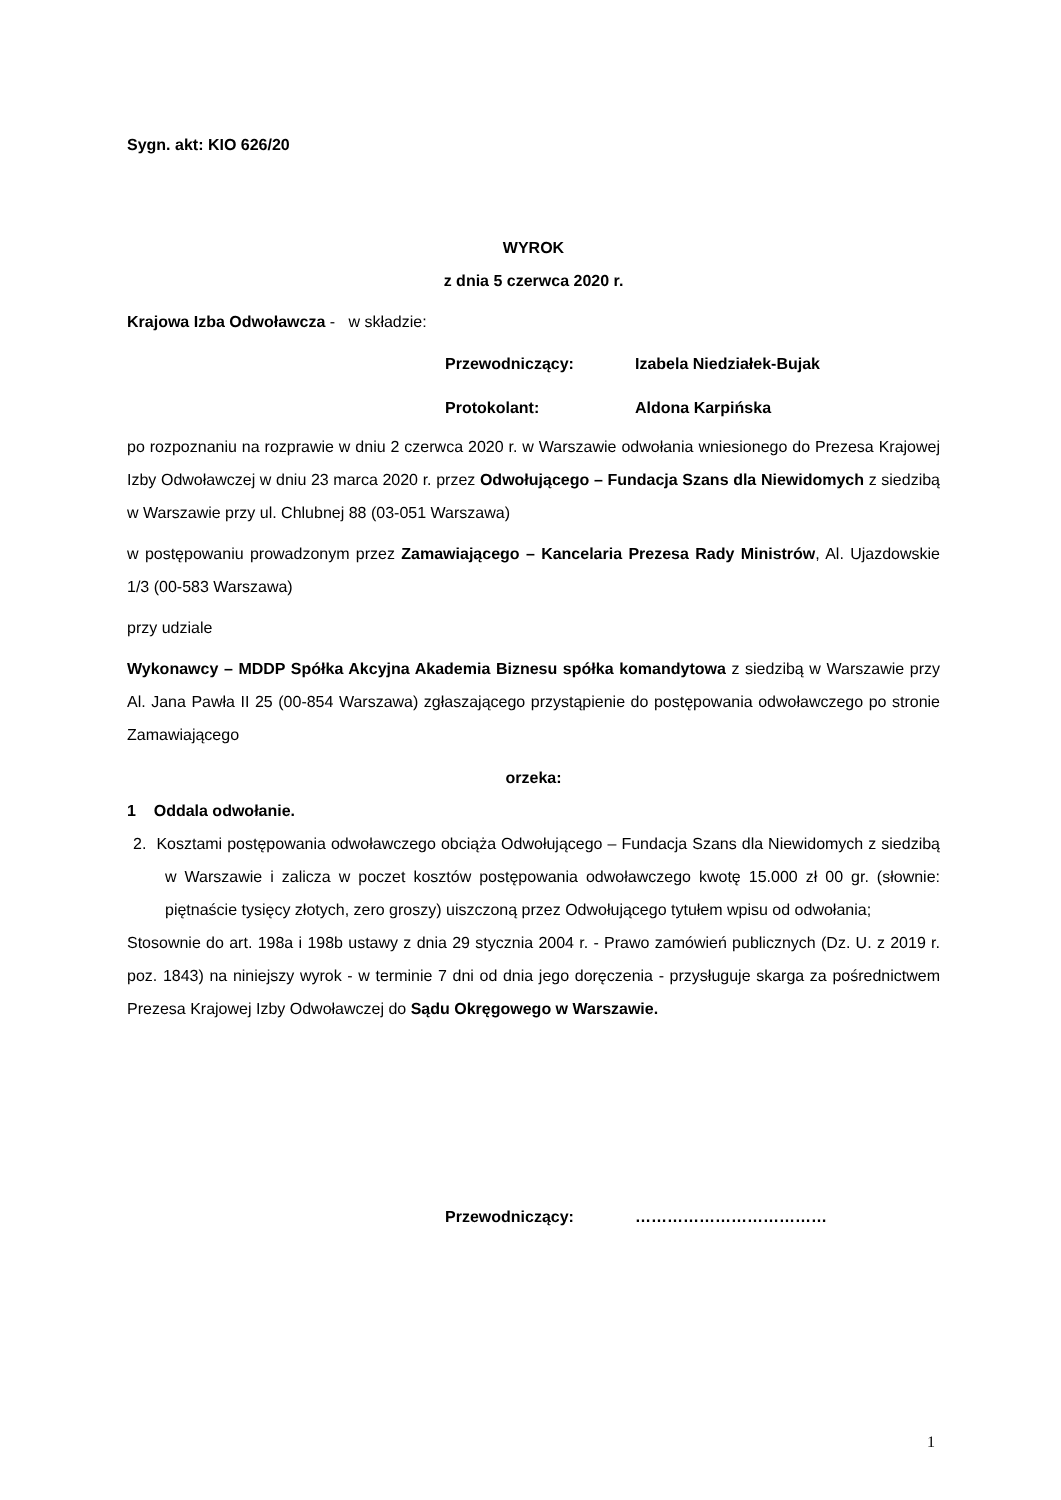Sygn. akt: KIO 626/20
WYROK
z dnia 5 czerwca 2020 r.
Krajowa Izba Odwoławcza - w składzie:
Przewodniczący: Izabela Niedziałek-Bujak
Protokolant: Aldona Karpińska
po rozpoznaniu na rozprawie w dniu 2 czerwca 2020 r. w Warszawie odwołania wniesionego do Prezesa Krajowej Izby Odwoławczej w dniu 23 marca 2020 r. przez Odwołującego – Fundacja Szans dla Niewidomych z siedzibą w Warszawie przy ul. Chlubnej 88 (03-051 Warszawa)
w postępowaniu prowadzonym przez Zamawiającego – Kancelaria Prezesa Rady Ministrów, Al. Ujazdowskie 1/3 (00-583 Warszawa)
przy udziale
Wykonawcy – MDDP Spółka Akcyjna Akademia Biznesu spółka komandytowa z siedzibą w Warszawie przy Al. Jana Pawła II 25 (00-854 Warszawa) zgłaszającego przystąpienie do postępowania odwoławczego po stronie Zamawiającego
orzeka:
1 Oddala odwołanie.
2. Kosztami postępowania odwoławczego obciąża Odwołującego – Fundacja Szans dla Niewidomych z siedzibą w Warszawie i zalicza w poczet kosztów postępowania odwoławczego kwotę 15.000 zł 00 gr. (słownie: piętnaście tysięcy złotych, zero groszy) uiszczoną przez Odwołującego tytułem wpisu od odwołania;
Stosownie do art. 198a i 198b ustawy z dnia 29 stycznia 2004 r. - Prawo zamówień publicznych (Dz. U. z 2019 r. poz. 1843) na niniejszy wyrok - w terminie 7 dni od dnia jego doręczenia - przysługuje skarga za pośrednictwem Prezesa Krajowej Izby Odwoławczej do Sądu Okręgowego w Warszawie.
Przewodniczący: ………………………………
1